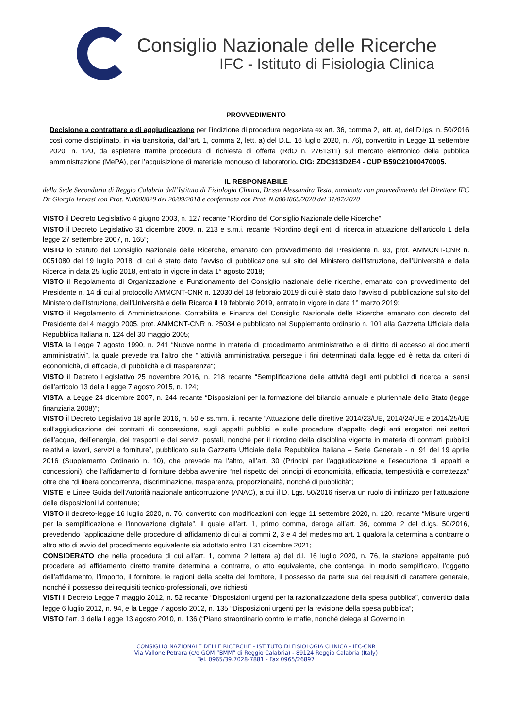Consiglio Nazionale delle Ricerche
IFC - Istituto di Fisiologia Clinica
PROVVEDIMENTO
Decisione a contrattare e di aggiudicazione per l’indizione di procedura negoziata ex art. 36, comma 2, lett. a), del D.lgs. n. 50/2016 così come disciplinato, in via transitoria, dall’art. 1, comma 2, lett. a) del D.L. 16 luglio 2020, n. 76), convertito in Legge 11 settembre 2020, n. 120, da espletare tramite procedura di richiesta di offerta (RdO n. 2761311) sul mercato elettronico della pubblica amministrazione (MePA), per l’acquisizione di materiale monouso di laboratorio. CIG: ZDC313D2E4 - CUP B59C21000470005.
IL RESPONSABILE
della Sede Secondaria di Reggio Calabria dell’Istituto di Fisiologia Clinica, Dr.ssa Alessandra Testa, nominata con provvedimento del Direttore IFC Dr Giorgio Iervasi con Prot. N.0008829 del 20/09/2018 e confermata con Prot. N.0004869/2020 del 31/07/2020
VISTO il Decreto Legislativo 4 giugno 2003, n. 127 recante “Riordino del Consiglio Nazionale delle Ricerche”;
VISTO il Decreto Legislativo 31 dicembre 2009, n. 213 e s.m.i. recante “Riordino degli enti di ricerca in attuazione dell'articolo 1 della legge 27 settembre 2007, n. 165”;
VISTO lo Statuto del Consiglio Nazionale delle Ricerche, emanato con provvedimento del Presidente n. 93, prot. AMMCNT-CNR n. 0051080 del 19 luglio 2018, di cui è stato dato l’avviso di pubblicazione sul sito del Ministero dell’Istruzione, dell’Università e della Ricerca in data 25 luglio 2018, entrato in vigore in data 1° agosto 2018;
VISTO il Regolamento di Organizzazione e Funzionamento del Consiglio nazionale delle ricerche, emanato con provvedimento del Presidente n. 14 di cui al protocollo AMMCNT-CNR n. 12030 del 18 febbraio 2019 di cui è stato dato l’avviso di pubblicazione sul sito del Ministero dell’Istruzione, dell’Università e della Ricerca il 19 febbraio 2019, entrato in vigore in data 1° marzo 2019;
VISTO il Regolamento di Amministrazione, Contabilità e Finanza del Consiglio Nazionale delle Ricerche emanato con decreto del Presidente del 4 maggio 2005, prot. AMMCNT-CNR n. 25034 e pubblicato nel Supplemento ordinario n. 101 alla Gazzetta Ufficiale della Repubblica Italiana n. 124 del 30 maggio 2005;
VISTA la Legge 7 agosto 1990, n. 241 “Nuove norme in materia di procedimento amministrativo e di diritto di accesso ai documenti amministrativi”, la quale prevede tra l'altro che "l'attività amministrativa persegue i fini determinati dalla legge ed è retta da criteri di economicità, di efficacia, di pubblicità e di trasparenza";
VISTO il Decreto Legislativo 25 novembre 2016, n. 218 recante “Semplificazione delle attività degli enti pubblici di ricerca ai sensi dell’articolo 13 della Legge 7 agosto 2015, n. 124;
VISTA la Legge 24 dicembre 2007, n. 244 recante “Disposizioni per la formazione del bilancio annuale e pluriennale dello Stato (legge finanziaria 2008)”;
VISTO il Decreto Legislativo 18 aprile 2016, n. 50 e ss.mm. ii. recante “Attuazione delle direttive 2014/23/UE, 2014/24/UE e 2014/25/UE sull’aggiudicazione dei contratti di concessione, sugli appalti pubblici e sulle procedure d’appalto degli enti erogatori nei settori dell’acqua, dell’energia, dei trasporti e dei servizi postali, nonché per il riordino della disciplina vigente in materia di contratti pubblici relativi a lavori, servizi e forniture”, pubblicato sulla Gazzetta Ufficiale della Repubblica Italiana – Serie Generale - n. 91 del 19 aprile 2016 (Supplemento Ordinario n. 10), che prevede tra l'altro, all’art. 30 (Principi per l'aggiudicazione e l’esecuzione di appalti e concessioni), che l'affidamento di forniture debba avvenire “nel rispetto dei principi di economicità, efficacia, tempestività e correttezza” oltre che “di libera concorrenza, discriminazione, trasparenza, proporzionalità, nonché di pubblicità”;
VISTE le Linee Guida dell’Autorità nazionale anticorruzione (ANAC), a cui il D. Lgs. 50/2016 riserva un ruolo di indirizzo per l’attuazione delle disposizioni ivi contenute;
VISTO il decreto-legge 16 luglio 2020, n. 76, convertito con modificazioni con legge 11 settembre 2020, n. 120, recante “Misure urgenti per la semplificazione e l'innovazione digitale”, il quale all’art. 1, primo comma, deroga all’art. 36, comma 2 del d.lgs. 50/2016, prevedendo l’applicazione delle procedure di affidamento di cui ai commi 2, 3 e 4 del medesimo art. 1 qualora la determina a contrarre o altro atto di avvio del procedimento equivalente sia adottato entro il 31 dicembre 2021;
CONSIDERATO che nella procedura di cui all’art. 1, comma 2 lettera a) del d.l. 16 luglio 2020, n. 76, la stazione appaltante può procedere ad affidamento diretto tramite determina a contrarre, o atto equivalente, che contenga, in modo semplificato, l’oggetto dell’affidamento, l’importo, il fornitore, le ragioni della scelta del fornitore, il possesso da parte sua dei requisiti di carattere generale, nonché il possesso dei requisiti tecnico-professionali, ove richiesti
VISTI il Decreto Legge 7 maggio 2012, n. 52 recante “Disposizioni urgenti per la razionalizzazione della spesa pubblica”, convertito dalla legge 6 luglio 2012, n. 94, e la Legge 7 agosto 2012, n. 135 “Disposizioni urgenti per la revisione della spesa pubblica”;
VISTO l’art. 3 della Legge 13 agosto 2010, n. 136 (“Piano straordinario contro le mafie, nonché delega al Governo in
CONSIGLIO NAZIONALE DELLE RICERCHE - ISTITUTO DI FISIOLOGIA CLINICA - IFC-CNR
Via Vallone Petrara (c/o GOM “BMM” di Reggio Calabria) - 89124 Reggio Calabria (Italy)
Tel. 0965/39.7028-7881 - Fax 0965/26897